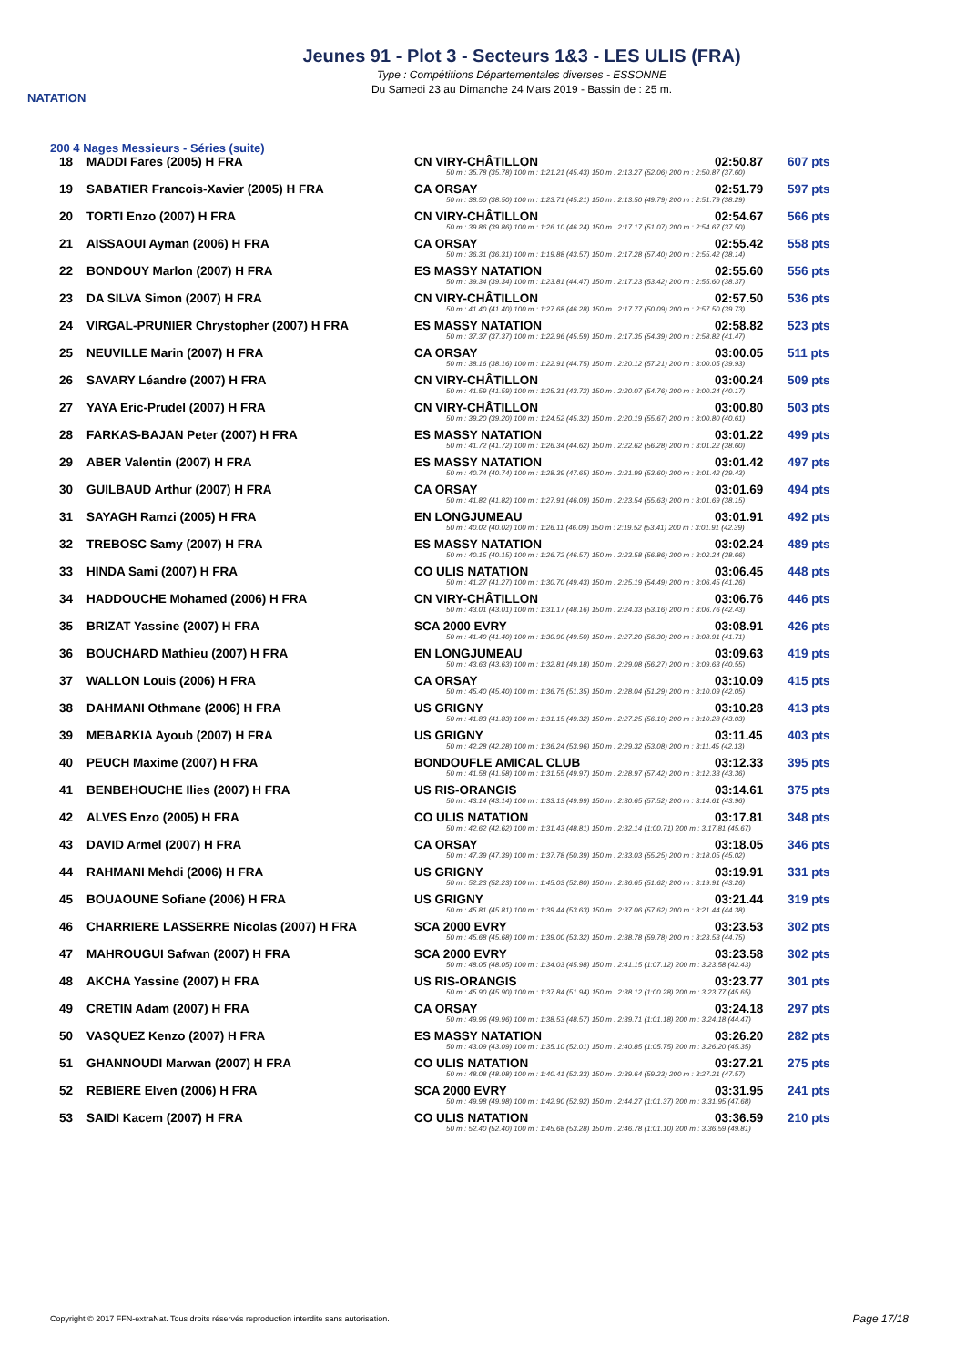NATATION
Jeunes 91 - Plot 3 - Secteurs 1&3 - LES ULIS (FRA)
Type : Compétitions Départementales diverses - ESSONNE
Du Samedi 23 au Dimanche 24 Mars 2019 - Bassin de : 25 m.
200 4 Nages Messieurs - Séries (suite)
| 18 | MADDI Fares (2005) H FRA | CN VIRY-CHÂTILLON | 02:50.87 | 607 pts |
| 50 m : 35.78 (35.78) 100 m : 1:21.21 (45.43) 150 m : 2:13.27 (52.06) 200 m : 2:50.87 (37.60) | | | | |
| 19 | SABATIER Francois-Xavier (2005) H FRA | CA ORSAY | 02:51.79 | 597 pts |
| 50 m : 38.50 (38.50) 100 m : 1:23.71 (45.21) 150 m : 2:13.50 (49.79) 200 m : 2:51.79 (38.29) | | | | |
| 20 | TORTI Enzo (2007) H FRA | CN VIRY-CHÂTILLON | 02:54.67 | 566 pts |
| 50 m : 39.86 (39.86) 100 m : 1:26.10 (46.24) 150 m : 2:17.17 (51.07) 200 m : 2:54.67 (37.50) | | | | |
| 21 | AISSAOUI Ayman (2006) H FRA | CA ORSAY | 02:55.42 | 558 pts |
| 50 m : 36.31 (36.31) 100 m : 1:19.88 (43.57) 150 m : 2:17.28 (57.40) 200 m : 2:55.42 (38.14) | | | | |
| 22 | BONDOUY Marlon (2007) H FRA | ES MASSY NATATION | 02:55.60 | 556 pts |
| 50 m : 39.34 (39.34) 100 m : 1:23.81 (44.47) 150 m : 2:17.23 (53.42) 200 m : 2:55.60 (38.37) | | | | |
| 23 | DA SILVA Simon (2007) H FRA | CN VIRY-CHÂTILLON | 02:57.50 | 536 pts |
| 50 m : 41.40 (41.40) 100 m : 1:27.68 (46.28) 150 m : 2:17.77 (50.09) 200 m : 2:57.50 (39.73) | | | | |
| 24 | VIRGAL-PRUNIER Chrystopher (2007) H FRA | ES MASSY NATATION | 02:58.82 | 523 pts |
| 50 m : 37.37 (37.37) 100 m : 1:22.96 (45.59) 150 m : 2:17.35 (54.39) 200 m : 2:58.82 (41.47) | | | | |
| 25 | NEUVILLE Marin (2007) H FRA | CA ORSAY | 03:00.05 | 511 pts |
| 50 m : 38.16 (38.16) 100 m : 1:22.91 (44.75) 150 m : 2:20.12 (57.21) 200 m : 3:00.05 (39.93) | | | | |
| 26 | SAVARY Léandre (2007) H FRA | CN VIRY-CHÂTILLON | 03:00.24 | 509 pts |
| 50 m : 41.59 (41.59) 100 m : 1:25.31 (43.72) 150 m : 2:20.07 (54.76) 200 m : 3:00.24 (40.17) | | | | |
| 27 | YAYA Eric-Prudel (2007) H FRA | CN VIRY-CHÂTILLON | 03:00.80 | 503 pts |
| 50 m : 39.20 (39.20) 100 m : 1:24.52 (45.32) 150 m : 2:20.19 (55.67) 200 m : 3:00.80 (40.61) | | | | |
| 28 | FARKAS-BAJAN Peter (2007) H FRA | ES MASSY NATATION | 03:01.22 | 499 pts |
| 50 m : 41.72 (41.72) 100 m : 1:26.34 (44.62) 150 m : 2:22.62 (56.28) 200 m : 3:01.22 (38.60) | | | | |
| 29 | ABER Valentin (2007) H FRA | ES MASSY NATATION | 03:01.42 | 497 pts |
| 50 m : 40.74 (40.74) 100 m : 1:28.39 (47.65) 150 m : 2:21.99 (53.60) 200 m : 3:01.42 (39.43) | | | | |
| 30 | GUILBAUD Arthur (2007) H FRA | CA ORSAY | 03:01.69 | 494 pts |
| 50 m : 41.82 (41.82) 100 m : 1:27.91 (46.09) 150 m : 2:23.54 (55.63) 200 m : 3:01.69 (38.15) | | | | |
| 31 | SAYAGH Ramzi (2005) H FRA | EN LONGJUMEAU | 03:01.91 | 492 pts |
| 50 m : 40.02 (40.02) 100 m : 1:26.11 (46.09) 150 m : 2:19.52 (53.41) 200 m : 3:01.91 (42.39) | | | | |
| 32 | TREBOSC Samy (2007) H FRA | ES MASSY NATATION | 03:02.24 | 489 pts |
| 50 m : 40.15 (40.15) 100 m : 1:26.72 (46.57) 150 m : 2:23.58 (56.86) 200 m : 3:02.24 (38.66) | | | | |
| 33 | HINDA Sami (2007) H FRA | CO ULIS NATATION | 03:06.45 | 448 pts |
| 50 m : 41.27 (41.27) 100 m : 1:30.70 (49.43) 150 m : 2:25.19 (54.49) 200 m : 3:06.45 (41.26) | | | | |
| 34 | HADDOUCHE Mohamed (2006) H FRA | CN VIRY-CHÂTILLON | 03:06.76 | 446 pts |
| 50 m : 43.01 (43.01) 100 m : 1:31.17 (48.16) 150 m : 2:24.33 (53.16) 200 m : 3:06.76 (42.43) | | | | |
| 35 | BRIZAT Yassine (2007) H FRA | SCA 2000 EVRY | 03:08.91 | 426 pts |
| 50 m : 41.40 (41.40) 100 m : 1:30.90 (49.50) 150 m : 2:27.20 (56.30) 200 m : 3:08.91 (41.71) | | | | |
| 36 | BOUCHARD Mathieu (2007) H FRA | EN LONGJUMEAU | 03:09.63 | 419 pts |
| 50 m : 43.63 (43.63) 100 m : 1:32.81 (49.18) 150 m : 2:29.08 (56.27) 200 m : 3:09.63 (40.55) | | | | |
| 37 | WALLON Louis (2006) H FRA | CA ORSAY | 03:10.09 | 415 pts |
| 50 m : 45.40 (45.40) 100 m : 1:36.75 (51.35) 150 m : 2:28.04 (51.29) 200 m : 3:10.09 (42.05) | | | | |
| 38 | DAHMANI Othmane (2006) H FRA | US GRIGNY | 03:10.28 | 413 pts |
| 50 m : 41.83 (41.83) 100 m : 1:31.15 (49.32) 150 m : 2:27.25 (56.10) 200 m : 3:10.28 (43.03) | | | | |
| 39 | MEBARKIA Ayoub (2007) H FRA | US GRIGNY | 03:11.45 | 403 pts |
| 50 m : 42.28 (42.28) 100 m : 1:36.24 (53.96) 150 m : 2:29.32 (53.08) 200 m : 3:11.45 (42.13) | | | | |
| 40 | PEUCH Maxime (2007) H FRA | BONDOUFLE AMICAL CLUB | 03:12.33 | 395 pts |
| 50 m : 41.58 (41.58) 100 m : 1:31.55 (49.97) 150 m : 2:28.97 (57.42) 200 m : 3:12.33 (43.36) | | | | |
| 41 | BENBEHOUCHE Ilies (2007) H FRA | US RIS-ORANGIS | 03:14.61 | 375 pts |
| 50 m : 43.14 (43.14) 100 m : 1:33.13 (49.99) 150 m : 2:30.65 (57.52) 200 m : 3:14.61 (43.96) | | | | |
| 42 | ALVES Enzo (2005) H FRA | CO ULIS NATATION | 03:17.81 | 348 pts |
| 50 m : 42.62 (42.62) 100 m : 1:31.43 (48.81) 150 m : 2:32.14 (1:00.71) 200 m : 3:17.81 (45.67) | | | | |
| 43 | DAVID Armel (2007) H FRA | CA ORSAY | 03:18.05 | 346 pts |
| 50 m : 47.39 (47.39) 100 m : 1:37.78 (50.39) 150 m : 2:33.03 (55.25) 200 m : 3:18.05 (45.02) | | | | |
| 44 | RAHMANI Mehdi (2006) H FRA | US GRIGNY | 03:19.91 | 331 pts |
| 50 m : 52.23 (52.23) 100 m : 1:45.03 (52.80) 150 m : 2:36.65 (51.62) 200 m : 3:19.91 (43.26) | | | | |
| 45 | BOUAOUNE Sofiane (2006) H FRA | US GRIGNY | 03:21.44 | 319 pts |
| 50 m : 45.81 (45.81) 100 m : 1:39.44 (53.63) 150 m : 2:37.06 (57.62) 200 m : 3:21.44 (44.38) | | | | |
| 46 | CHARRIERE LASSERRE Nicolas (2007) H FRA | SCA 2000 EVRY | 03:23.53 | 302 pts |
| 50 m : 45.68 (45.68) 100 m : 1:39.00 (53.32) 150 m : 2:38.78 (59.78) 200 m : 3:23.53 (44.75) | | | | |
| 47 | MAHROUGUI Safwan (2007) H FRA | SCA 2000 EVRY | 03:23.58 | 302 pts |
| 50 m : 48.05 (48.05) 100 m : 1:34.03 (45.98) 150 m : 2:41.15 (1:07.12) 200 m : 3:23.58 (42.43) | | | | |
| 48 | AKCHA Yassine (2007) H FRA | US RIS-ORANGIS | 03:23.77 | 301 pts |
| 50 m : 45.90 (45.90) 100 m : 1:37.84 (51.94) 150 m : 2:38.12 (1:00.28) 200 m : 3:23.77 (45.65) | | | | |
| 49 | CRETIN Adam (2007) H FRA | CA ORSAY | 03:24.18 | 297 pts |
| 50 m : 49.96 (49.96) 100 m : 1:38.53 (48.57) 150 m : 2:39.71 (1:01.18) 200 m : 3:24.18 (44.47) | | | | |
| 50 | VASQUEZ Kenzo (2007) H FRA | ES MASSY NATATION | 03:26.20 | 282 pts |
| 50 m : 43.09 (43.09) 100 m : 1:35.10 (52.01) 150 m : 2:40.85 (1:05.75) 200 m : 3:26.20 (45.35) | | | | |
| 51 | GHANNOUDI Marwan (2007) H FRA | CO ULIS NATATION | 03:27.21 | 275 pts |
| 50 m : 48.08 (48.08) 100 m : 1:40.41 (52.33) 150 m : 2:39.64 (59.23) 200 m : 3:27.21 (47.57) | | | | |
| 52 | REBIERE Elven (2006) H FRA | SCA 2000 EVRY | 03:31.95 | 241 pts |
| 50 m : 49.98 (49.98) 100 m : 1:42.90 (52.92) 150 m : 2:44.27 (1:01.37) 200 m : 3:31.95 (47.68) | | | | |
| 53 | SAIDI Kacem (2007) H FRA | CO ULIS NATATION | 03:36.59 | 210 pts |
| 50 m : 52.40 (52.40) 100 m : 1:45.68 (53.28) 150 m : 2:46.78 (1:01.10) 200 m : 3:36.59 (49.81) | | | | |
Copyright © 2017 FFN-extraNat. Tous droits réservés reproduction interdite sans autorisation.
Page 17/18